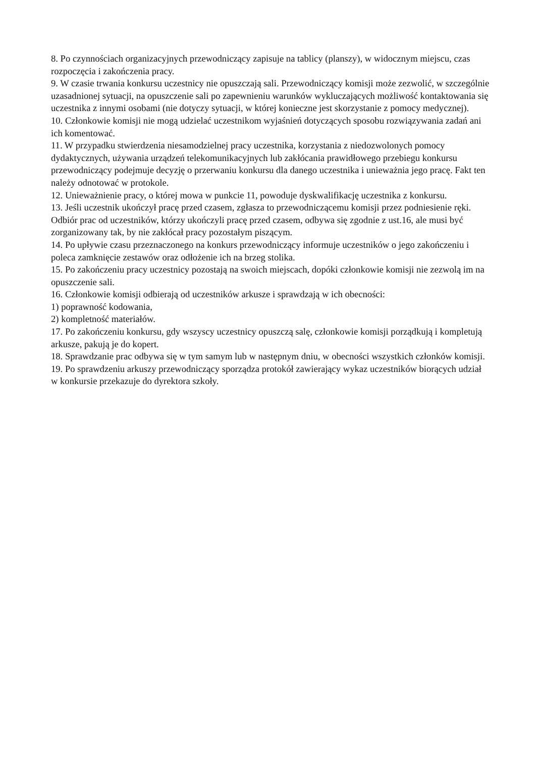8. Po czynnościach organizacyjnych przewodniczący zapisuje na tablicy (planszy), w widocznym miejscu, czas rozpoczęcia i zakończenia pracy.
9. W czasie trwania konkursu uczestnicy nie opuszczają sali. Przewodniczący komisji może zezwolić, w szczególnie uzasadnionej sytuacji, na opuszczenie sali po zapewnieniu warunków wykluczających możliwość kontaktowania się uczestnika z innymi osobami (nie dotyczy sytuacji, w której konieczne jest skorzystanie z pomocy medycznej).
10. Członkowie komisji nie mogą udzielać uczestnikom wyjaśnień dotyczących sposobu rozwiązywania zadań ani ich komentować.
11. W przypadku stwierdzenia niesamodzielnej pracy uczestnika, korzystania z niedozwolonych pomocy dydaktycznych, używania urządzeń telekomunikacyjnych lub zakłócania prawidłowego przebiegu konkursu przewodniczący podejmuje decyzję o przerwaniu konkursu dla danego uczestnika i unieważnia jego pracę. Fakt ten należy odnotować w protokole.
12. Unieważnienie pracy, o której mowa w punkcie 11, powoduje dyskwalifikację uczestnika z konkursu.
13. Jeśli uczestnik ukończył pracę przed czasem, zgłasza to przewodniczącemu komisji przez podniesienie ręki. Odbiór prac od uczestników, którzy ukończyli pracę przed czasem, odbywa się zgodnie z ust.16, ale musi być zorganizowany tak, by nie zakłócał pracy pozostałym piszącym.
14. Po upływie czasu przeznaczonego na konkurs przewodniczący informuje uczestników o jego zakończeniu i poleca zamknięcie zestawów oraz odłożenie ich na brzeg stolika.
15. Po zakończeniu pracy uczestnicy pozostają na swoich miejscach, dopóki członkowie komisji nie zezwolą im na opuszczenie sali.
16. Członkowie komisji odbierają od uczestników arkusze i sprawdzają w ich obecności:
1) poprawność kodowania,
2) kompletność materiałów.
17. Po zakończeniu konkursu, gdy wszyscy uczestnicy opuszczą salę, członkowie komisji porządkują i kompletują arkusze, pakują je do kopert.
18. Sprawdzanie prac odbywa się w tym samym lub w następnym dniu, w obecności wszystkich członków komisji.
19. Po sprawdzeniu arkuszy przewodniczący sporządza protokół zawierający wykaz uczestników biorących udział w konkursie przekazuje do dyrektora szkoły.